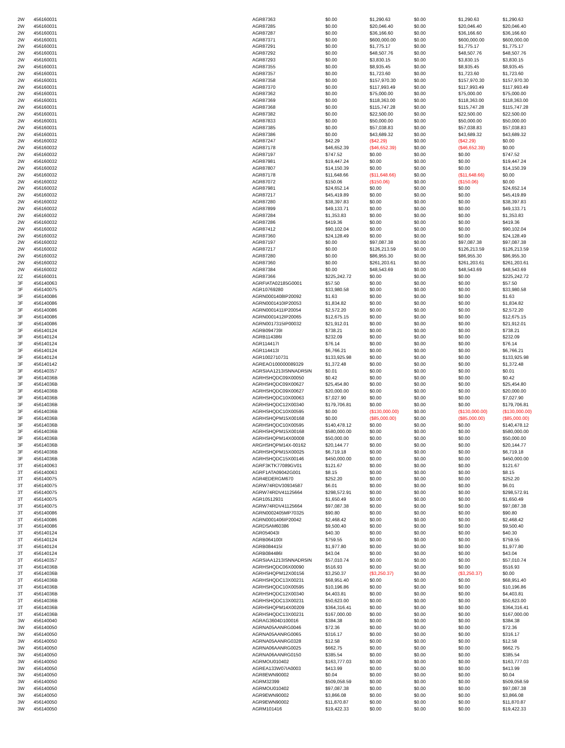| 2W | 456160031 | AGR87363 | $0.00 | $1,290.63 | $0.00 | $1,290.63 | $1,290.63 |
| 2W | 456160031 | AGR87285 | $0.00 | $20,046.40 | $0.00 | $20,046.40 | $20,046.40 |
| 2W | 456160031 | AGR87287 | $0.00 | $36,166.60 | $0.00 | $36,166.60 | $36,166.60 |
| 2W | 456160031 | AGR87371 | $0.00 | $600,000.00 | $0.00 | $600,000.00 | $600,000.00 |
| 2W | 456160031 | AGR87291 | $0.00 | $1,775.17 | $0.00 | $1,775.17 | $1,775.17 |
| 2W | 456160031 | AGR87292 | $0.00 | $48,507.76 | $0.00 | $48,507.76 | $48,507.76 |
| 2W | 456160031 | AGR87293 | $0.00 | $3,830.15 | $0.00 | $3,830.15 | $3,830.15 |
| 2W | 456160031 | AGR87355 | $0.00 | $8,935.45 | $0.00 | $8,935.45 | $8,935.45 |
| 2W | 456160031 | AGR87357 | $0.00 | $1,723.60 | $0.00 | $1,723.60 | $1,723.60 |
| 2W | 456160031 | AGR87358 | $0.00 | $157,970.30 | $0.00 | $157,970.30 | $157,970.30 |
| 2W | 456160031 | AGR87370 | $0.00 | $117,993.49 | $0.00 | $117,993.49 | $117,993.49 |
| 2W | 456160031 | AGR87362 | $0.00 | $75,000.00 | $0.00 | $75,000.00 | $75,000.00 |
| 2W | 456160031 | AGR87369 | $0.00 | $118,363.00 | $0.00 | $118,363.00 | $118,363.00 |
| 2W | 456160031 | AGR87368 | $0.00 | $115,747.28 | $0.00 | $115,747.28 | $115,747.28 |
| 2W | 456160031 | AGR87382 | $0.00 | $22,500.00 | $0.00 | $22,500.00 | $22,500.00 |
| 2W | 456160031 | AGR87833 | $0.00 | $50,000.00 | $0.00 | $50,000.00 | $50,000.00 |
| 2W | 456160031 | AGR87385 | $0.00 | $57,038.83 | $0.00 | $57,038.83 | $57,038.83 |
| 2W | 456160031 | AGR87386 | $0.00 | $43,689.32 | $0.00 | $43,689.32 | $43,689.32 |
| 2W | 456160032 | AGR87247 | $42.29 | ($42.29) | $0.00 | ($42.29) | $0.00 |
| 2W | 456160032 | AGR87178 | $46,652.39 | ($46,652.39) | $0.00 | ($46,652.39) | $0.00 |
| 2W | 456160032 | AGR87197 | $747.52 | $0.00 | $0.00 | $0.00 | $747.52 |
| 2W | 456160032 | AGR87981 | $19,447.24 | $0.00 | $0.00 | $0.00 | $19,447.24 |
| 2W | 456160032 | AGR87807 | $14,150.39 | $0.00 | $0.00 | $0.00 | $14,150.39 |
| 2W | 456160032 | AGR87178 | $11,648.66 | ($11,648.66) | $0.00 | ($11,648.66) | $0.00 |
| 2W | 456160032 | AGR87072 | $150.06 | ($150.06) | $0.00 | ($150.06) | $0.00 |
| 2W | 456160032 | AGR87981 | $24,652.14 | $0.00 | $0.00 | $0.00 | $24,652.14 |
| 2W | 456160032 | AGR87217 | $45,419.89 | $0.00 | $0.00 | $0.00 | $45,419.89 |
| 2W | 456160032 | AGR87280 | $38,397.83 | $0.00 | $0.00 | $0.00 | $38,397.83 |
| 2W | 456160032 | AGR87899 | $49,133.71 | $0.00 | $0.00 | $0.00 | $49,133.71 |
| 2W | 456160032 | AGR87284 | $1,353.83 | $0.00 | $0.00 | $0.00 | $1,353.83 |
| 2W | 456160032 | AGR87286 | $419.36 | $0.00 | $0.00 | $0.00 | $419.36 |
| 2W | 456160032 | AGR87412 | $90,102.04 | $0.00 | $0.00 | $0.00 | $90,102.04 |
| 2W | 456160032 | AGR87360 | $24,128.49 | $0.00 | $0.00 | $0.00 | $24,128.49 |
| 2W | 456160032 | AGR87197 | $0.00 | $97,087.38 | $0.00 | $97,087.38 | $97,087.38 |
| 2W | 456160032 | AGR87217 | $0.00 | $126,213.59 | $0.00 | $126,213.59 | $126,213.59 |
| 2W | 456160032 | AGR87280 | $0.00 | $86,955.30 | $0.00 | $86,955.30 | $86,955.30 |
| 2W | 456160032 | AGR87360 | $0.00 | $261,203.61 | $0.00 | $261,203.61 | $261,203.61 |
| 2W | 456160032 | AGR87384 | $0.00 | $48,543.69 | $0.00 | $48,543.69 | $48,543.69 |
| 2Z | 456160031 | AGR87366 | $225,242.72 | $0.00 | $0.00 | $0.00 | $225,242.72 |
| 3F | 456140063 | AGRFIATA02185G0001 | $57.50 | $0.00 | $0.00 | $0.00 | $57.50 |
| 3F | 456140075 | AGR10769280 | $33,980.58 | $0.00 | $0.00 | $0.00 | $33,980.58 |
| 3F | 456140086 | AGRN0001408IP20092 | $1.63 | $0.00 | $0.00 | $0.00 | $1.63 |
| 3F | 456140086 | AGRN0001410IP20053 | $1,834.82 | $0.00 | $0.00 | $0.00 | $1,834.82 |
| 3F | 456140086 | AGRN0001411IP20054 | $2,572.20 | $0.00 | $0.00 | $0.00 | $2,572.20 |
| 3F | 456140086 | AGRN0001412IP20065 | $12,675.15 | $0.00 | $0.00 | $0.00 | $12,675.15 |
| 3F | 456140086 | AGRN0017315IP00032 | $21,912.01 | $0.00 | $0.00 | $0.00 | $21,912.01 |
| 3F | 456140124 | AGRB094739I | $738.21 | $0.00 | $0.00 | $0.00 | $738.21 |
| 3F | 456140124 | AGRB114386I | $232.09 | $0.00 | $0.00 | $0.00 | $232.09 |
| 3F | 456140124 | AGR114417I | $76.14 | $0.00 | $0.00 | $0.00 | $76.14 |
| 3F | 456140124 | AGR114413I | $6,766.21 | $0.00 | $0.00 | $0.00 | $6,766.21 |
| 3F | 456140124 | AGR1002710731 | $133,925.98 | $0.00 | $0.00 | $0.00 | $133,925.98 |
| 3F | 456140142 | AGREAO100000089329 | $1,372.48 | $0.00 | $0.00 | $0.00 | $1,372.48 |
| 3F | 456140357 | AGRSIAA1213ISNNADR5IN | $0.01 | $0.00 | $0.00 | $0.00 | $0.01 |
| 3F | 45614036B | AGRHSHQDC09X00050 | $0.42 | $0.00 | $0.00 | $0.00 | $0.42 |
| 3F | 45614036B | AGRHSHQDC09X00627 | $25,454.80 | $0.00 | $0.00 | $0.00 | $25,454.80 |
| 3F | 45614036B | AGRHSHQDC09X00627 | $20,000.00 | $0.00 | $0.00 | $0.00 | $20,000.00 |
| 3F | 45614036B | AGRHSHQDC10X00063 | $7,027.90 | $0.00 | $0.00 | $0.00 | $7,027.90 |
| 3F | 45614036B | AGRHSHQDC12X00340 | $179,706.81 | $0.00 | $0.00 | $0.00 | $179,706.81 |
| 3F | 45614036B | AGRHSHQDC10X00595 | $0.00 | ($130,000.00) | $0.00 | ($130,000.00) | ($130,000.00) |
| 3F | 45614036B | AGRHSHQPM15X00168 | $0.00 | ($85,000.00) | $0.00 | ($85,000.00) | ($85,000.00) |
| 3F | 45614036B | AGRHSHQDC10X00595 | $140,478.12 | $0.00 | $0.00 | $0.00 | $140,478.12 |
| 3F | 45614036B | AGRHSHQPM15X00168 | $580,000.00 | $0.00 | $0.00 | $0.00 | $580,000.00 |
| 3F | 45614036B | AGRHSHQPM14X00008 | $50,000.00 | $0.00 | $0.00 | $0.00 | $50,000.00 |
| 3F | 45614036B | ARGHSHQPM14X-00162 | $20,144.77 | $0.00 | $0.00 | $0.00 | $20,144.77 |
| 3F | 45614036B | AGRHSHQPM15X00025 | $6,719.18 | $0.00 | $0.00 | $0.00 | $6,719.18 |
| 3F | 45614036B | AGRHSHQDC15X00146 | $450,000.00 | $0.00 | $0.00 | $0.00 | $450,000.00 |
| 3T | 456140063 | AGRF3KTK77089GV01 | $121.67 | $0.00 | $0.00 | $0.00 | $121.67 |
| 3T | 456140063 | AGRF1ATA09042G001 | $8.15 | $0.00 | $0.00 | $0.00 | $8.15 |
| 3T | 456140075 | AGR4EDERGM670 | $252.20 | $0.00 | $0.00 | $0.00 | $252.20 |
| 3T | 456140075 | AGRW74RDV30934587 | $6.01 | $0.00 | $0.00 | $0.00 | $6.01 |
| 3T | 456140075 | AGRW74RDV41125664 | $298,572.91 | $0.00 | $0.00 | $0.00 | $298,572.91 |
| 3T | 456140075 | AGR10512931 | $1,650.49 | $0.00 | $0.00 | $0.00 | $1,650.49 |
| 3T | 456140075 | AGRW74RDV41125664 | $97,087.38 | $0.00 | $0.00 | $0.00 | $97,087.38 |
| 3T | 456140086 | AGRN0002405MP70325 | $90.80 | $0.00 | $0.00 | $0.00 | $90.80 |
| 3T | 456140086 | AGRN0001406IP20042 | $2,468.42 | $0.00 | $0.00 | $0.00 | $2,468.42 |
| 3T | 456140086 | AGRDSAM60386 | $9,500.40 | $0.00 | $0.00 | $0.00 | $9,500.40 |
| 3T | 456140124 | AGR054043I | $40.30 | $0.00 | $0.00 | $0.00 | $40.30 |
| 3T | 456140124 | AGRB064100I | $759.55 | $0.00 | $0.00 | $0.00 | $759.55 |
| 3T | 456140124 | AGRB084415I | $1,977.80 | $0.00 | $0.00 | $0.00 | $1,977.80 |
| 3T | 456140124 | AGRB084486I | $43.04 | $0.00 | $0.00 | $0.00 | $43.04 |
| 3T | 456140357 | AGRSIAA1213ISNNADR5IN | $57,010.74 | $0.00 | $0.00 | $0.00 | $57,010.74 |
| 3T | 45614036B | AGRHSHQDC06X00090 | $516.93 | $0.00 | $0.00 | $0.00 | $516.93 |
| 3T | 45614036B | AGRHSHQPM12X00156 | $3,250.37 | ($3,250.37) | $0.00 | ($3,250.37) | $0.00 |
| 3T | 45614036B | AGRHSHQDC13X00231 | $68,951.40 | $0.00 | $0.00 | $0.00 | $68,951.40 |
| 3T | 45614036B | AGRHSHQDC10X00595 | $10,196.86 | $0.00 | $0.00 | $0.00 | $10,196.86 |
| 3T | 45614036B | AGRHSHQDC12X00340 | $4,403.81 | $0.00 | $0.00 | $0.00 | $4,403.81 |
| 3T | 45614036B | AGRHSHQDC13X00231 | $50,623.00 | $0.00 | $0.00 | $0.00 | $50,623.00 |
| 3T | 45614036B | AGRHSHQPM14X00209 | $364,316.41 | $0.00 | $0.00 | $0.00 | $364,316.41 |
| 3T | 45614036B | AGRHSHQDC13X00231 | $167,000.00 | $0.00 | $0.00 | $0.00 | $167,000.00 |
| 3W | 456140040 | AGRAG3604D100016 | $384.38 | $0.00 | $0.00 | $0.00 | $384.38 |
| 3W | 456140050 | AGRNA05AANRG0046 | $72.36 | $0.00 | $0.00 | $0.00 | $72.36 |
| 3W | 456140050 | AGRNA05AANRG0065 | $316.17 | $0.00 | $0.00 | $0.00 | $316.17 |
| 3W | 456140050 | AGRNA05AANRG0328 | $12.58 | $0.00 | $0.00 | $0.00 | $12.58 |
| 3W | 456140050 | AGRNA06AANRG0025 | $662.75 | $0.00 | $0.00 | $0.00 | $662.75 |
| 3W | 456140050 | AGRNA06AANRG0150 | $385.54 | $0.00 | $0.00 | $0.00 | $385.54 |
| 3W | 456140050 | AGRMOU010402 | $163,777.03 | $0.00 | $0.00 | $0.00 | $163,777.03 |
| 3W | 456140050 | AGREA133W07IA0003 | $413.99 | $0.00 | $0.00 | $0.00 | $413.99 |
| 3W | 456140050 | AGR8EWN90002 | $0.04 | $0.00 | $0.00 | $0.00 | $0.04 |
| 3W | 456140050 | AGRM32399 | $509,058.59 | $0.00 | $0.00 | $0.00 | $509,058.59 |
| 3W | 456140050 | AGRMOU010402 | $97,087.38 | $0.00 | $0.00 | $0.00 | $97,087.38 |
| 3W | 456140050 | AGR9EWN90002 | $3,866.08 | $0.00 | $0.00 | $0.00 | $3,866.08 |
| 3W | 456140050 | AGR9EWN90002 | $11,870.87 | $0.00 | $0.00 | $0.00 | $11,870.87 |
| 3W | 456140050 | AGRM101416 | $19,422.33 | $0.00 | $0.00 | $0.00 | $19,422.33 |